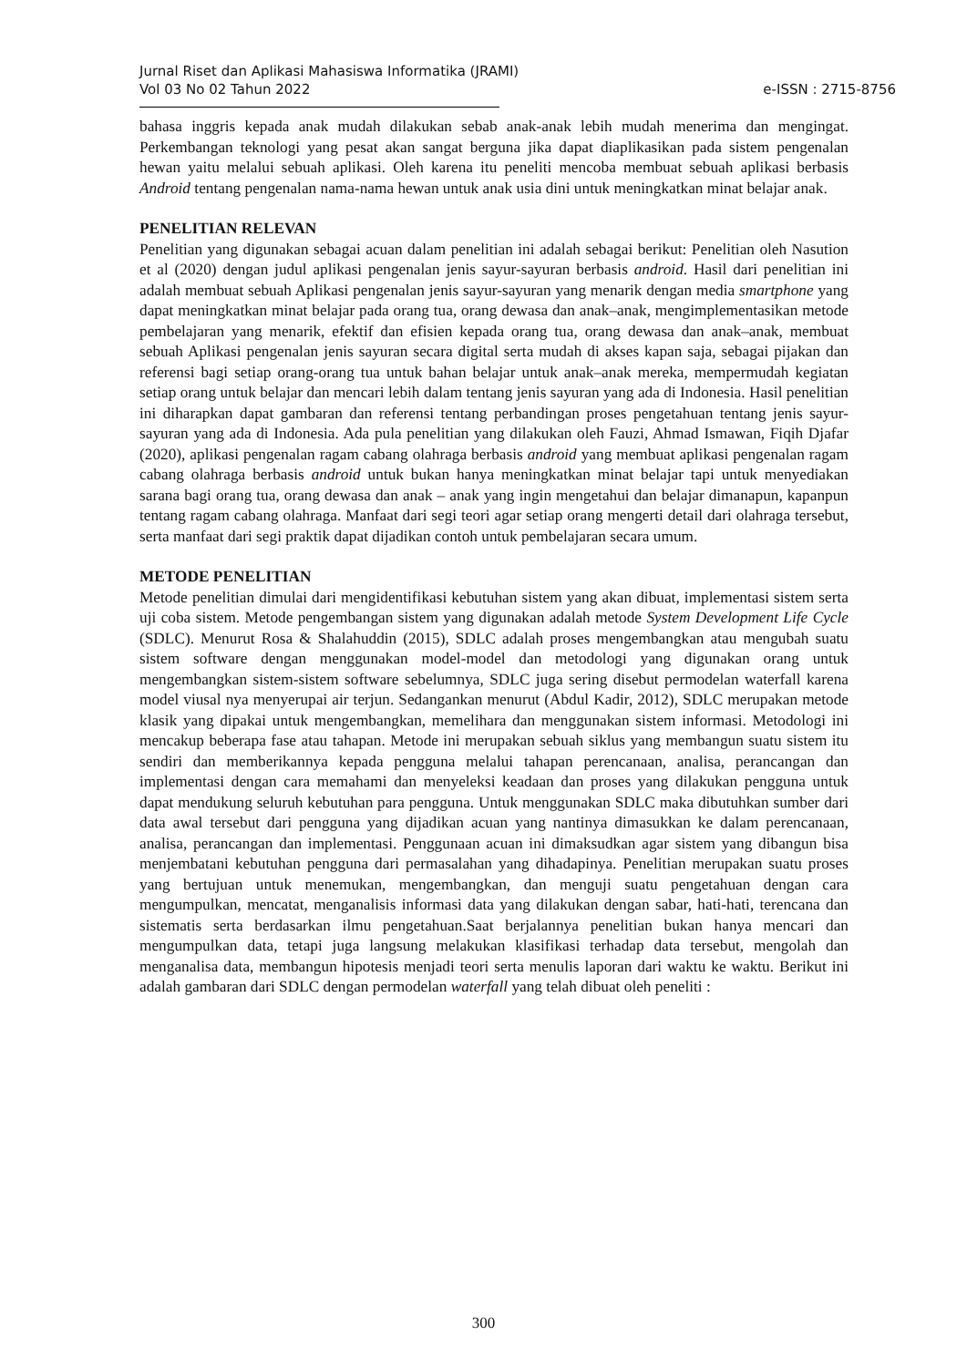Jurnal Riset dan Aplikasi Mahasiswa Informatika (JRAMI)
Vol 03 No 02 Tahun 2022
e-ISSN : 2715-8756
bahasa inggris kepada anak mudah dilakukan sebab anak-anak lebih mudah menerima dan mengingat. Perkembangan teknologi yang pesat akan sangat berguna jika dapat diaplikasikan pada sistem pengenalan hewan yaitu melalui sebuah aplikasi. Oleh karena itu peneliti mencoba membuat sebuah aplikasi berbasis Android tentang pengenalan nama-nama hewan untuk anak usia dini untuk meningkatkan minat belajar anak.
PENELITIAN RELEVAN
Penelitian yang digunakan sebagai acuan dalam penelitian ini adalah sebagai berikut: Penelitian oleh Nasution et al (2020) dengan judul aplikasi pengenalan jenis sayur-sayuran berbasis android. Hasil dari penelitian ini adalah membuat sebuah Aplikasi pengenalan jenis sayur-sayuran yang menarik dengan media smartphone yang dapat meningkatkan minat belajar pada orang tua, orang dewasa dan anak–anak, mengimplementasikan metode pembelajaran yang menarik, efektif dan efisien kepada orang tua, orang dewasa dan anak–anak, membuat sebuah Aplikasi pengenalan jenis sayuran secara digital serta mudah di akses kapan saja, sebagai pijakan dan referensi bagi setiap orang-orang tua untuk bahan belajar untuk anak–anak mereka, mempermudah kegiatan setiap orang untuk belajar dan mencari lebih dalam tentang jenis sayuran yang ada di Indonesia. Hasil penelitian ini diharapkan dapat gambaran dan referensi tentang perbandingan proses pengetahuan tentang jenis sayur-sayuran yang ada di Indonesia. Ada pula penelitian yang dilakukan oleh Fauzi, Ahmad Ismawan, Fiqih Djafar (2020), aplikasi pengenalan ragam cabang olahraga berbasis android yang membuat aplikasi pengenalan ragam cabang olahraga berbasis android untuk bukan hanya meningkatkan minat belajar tapi untuk menyediakan sarana bagi orang tua, orang dewasa dan anak – anak yang ingin mengetahui dan belajar dimanapun, kapanpun tentang ragam cabang olahraga. Manfaat dari segi teori agar setiap orang mengerti detail dari olahraga tersebut, serta manfaat dari segi praktik dapat dijadikan contoh untuk pembelajaran secara umum.
METODE PENELITIAN
Metode penelitian dimulai dari mengidentifikasi kebutuhan sistem yang akan dibuat, implementasi sistem serta uji coba sistem. Metode pengembangan sistem yang digunakan adalah metode System Development Life Cycle (SDLC). Menurut Rosa & Shalahuddin (2015), SDLC adalah proses mengembangkan atau mengubah suatu sistem software dengan menggunakan model-model dan metodologi yang digunakan orang untuk mengembangkan sistem-sistem software sebelumnya, SDLC juga sering disebut permodelan waterfall karena model viusal nya menyerupai air terjun. Sedangankan menurut (Abdul Kadir, 2012), SDLC merupakan metode klasik yang dipakai untuk mengembangkan, memelihara dan menggunakan sistem informasi. Metodologi ini mencakup beberapa fase atau tahapan. Metode ini merupakan sebuah siklus yang membangun suatu sistem itu sendiri dan memberikannya kepada pengguna melalui tahapan perencanaan, analisa, perancangan dan implementasi dengan cara memahami dan menyeleksi keadaan dan proses yang dilakukan pengguna untuk dapat mendukung seluruh kebutuhan para pengguna. Untuk menggunakan SDLC maka dibutuhkan sumber dari data awal tersebut dari pengguna yang dijadikan acuan yang nantinya dimasukkan ke dalam perencanaan, analisa, perancangan dan implementasi. Penggunaan acuan ini dimaksudkan agar sistem yang dibangun bisa menjembatani kebutuhan pengguna dari permasalahan yang dihadapinya. Penelitian merupakan suatu proses yang bertujuan untuk menemukan, mengembangkan, dan menguji suatu pengetahuan dengan cara mengumpulkan, mencatat, menganalisis informasi data yang dilakukan dengan sabar, hati-hati, terencana dan sistematis serta berdasarkan ilmu pengetahuan.Saat berjalannya penelitian bukan hanya mencari dan mengumpulkan data, tetapi juga langsung melakukan klasifikasi terhadap data tersebut, mengolah dan menganalisa data, membangun hipotesis menjadi teori serta menulis laporan dari waktu ke waktu. Berikut ini adalah gambaran dari SDLC dengan permodelan waterfall yang telah dibuat oleh peneliti :
300